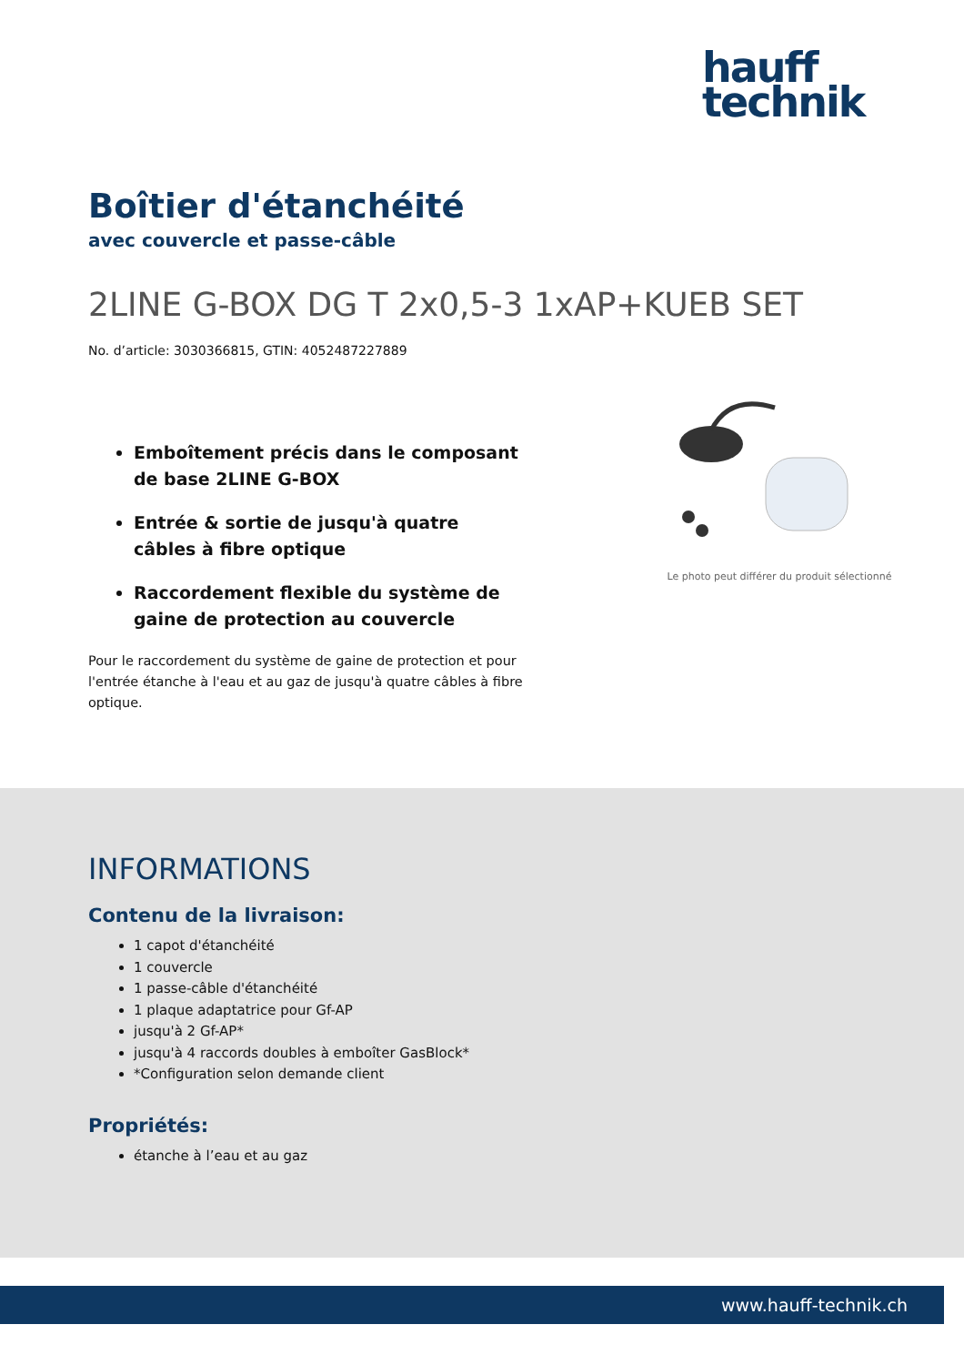hauff
technik
Boîtier d'étanchéité
avec couvercle et passe-câble
2LINE G-BOX DG T 2x0,5-3 1xAP+KUEB SET
No. d’article: 3030366815, GTIN: 4052487227889
Emboîtement précis dans le composant de base 2LINE G-BOX
Entrée & sortie de jusqu'à quatre câbles à fibre optique
Raccordement flexible du système de gaine de protection au couvercle
Pour le raccordement du système de gaine de protection et pour l'entrée étanche à l'eau et au gaz de jusqu'à quatre câbles à fibre optique.
Le photo peut différer du produit sélectionné
INFORMATIONS
Contenu de la livraison:
1 capot d'étanchéité
1 couvercle
1 passe-câble d'étanchéité
1 plaque adaptatrice pour Gf-AP
jusqu'à 2 Gf-AP*
jusqu'à 4 raccords doubles à emboîter GasBlock*
*Configuration selon demande client
Propriétés:
étanche à l’eau et au gaz
www.hauff-technik.ch